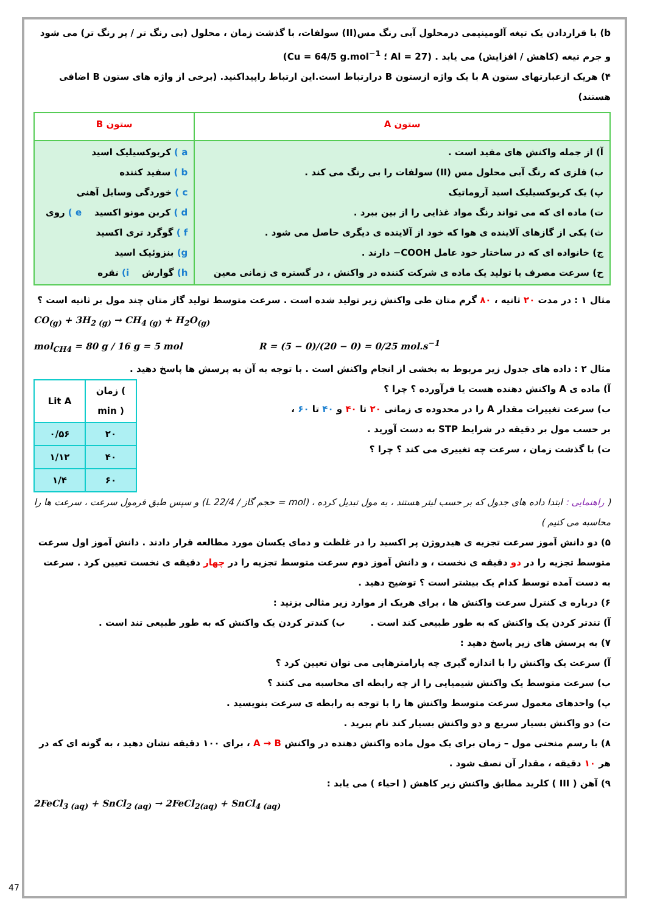b) با قراردادن یک تیغه آلومینیمی درمحلول آبی رنگ مس(II) سولفات، با گذشت زمان ، محلول (بی رنگ تر / پر رنگ تر) می شود و جرم تیغه (کاهش / افزایش) می یابد . (Al = 27 ؛ Cu = 64/5 g.mol<sup>−1</sup>)
۴) هریک ازعبارتهای ستون A با یک واژه ازستون B درارتباط است.این ارتباط راپیداکنید. (برخی از واژه های ستون B اضافی هستند)
| ستون A | ستون B |
| --- | --- |
| آ) از جمله واکنش های مفید است . ب) فلزی که رنگ آبی محلول مس (II) سولفات را بی رنگ می کند . پ) یک کربوکسیلیک اسید آروماتیک ت) ماده ای که می تواند رنگ مواد غذایی را از بین ببرد . ث) یکی از گازهای آلاینده ی هوا که خود از آلاینده ی دیگری حاصل می شود . ج) خانواده ای که در ساختار خود عامل COOH− دارند . ح) سرعت مصرف یا تولید یک ماده ی شرکت کننده در واکنش ، در گستره ی زمانی معین | a ) کربوکسیلیک اسید b ) سفید کننده c ) خوردگی وسایل آهنی d ) کربن مونو اکسید e ) روی f ) گوگرد تری اکسید g) بنزوئیک اسید h) گوارش i) نقره |
مثال ۱ : در مدت ۲۰ ثانیه ، ۸۰ گرم متان طی واکنش زیر تولید شده است . سرعت متوسط تولید گاز متان چند مول بر ثانیه است ؟
CO<sub>(g)</sub> + 3H<sub>2 (g)</sub> → CH<sub>4 (g)</sub> + H<sub>2</sub>O<sub>(g)</sub>
mol<sub>CH4</sub> = 80 g / 16 g = 5 mol R = (5 − 0)/(20 − 0) = 0/25 mol.s<sup>−1</sup>
مثال ۲ : داده های جدول زیر مربوط به بخشی از انجام واکنش است . با توجه به آن به پرسش ها پاسخ دهید .
آ) ماده ی A واکنش دهنده هست یا فرآورده ؟ چرا ؟
ب) سرعت تغییرات مقدار A را در محدوده ی زمانی ۲۰ تا ۴۰ و ۴۰ تا ۶۰ ،
بر حسب مول بر دقیقه در شرایط STP به دست آورید .
ت) با گذشت زمان ، سرعت چه تغییری می کند ؟ چرا ؟
| Lit A | زمان ( min ) |
| --- | --- |
| ۰/۵۶ | ۲۰ |
| ۱/۱۲ | ۴۰ |
| ۱/۴ | ۶۰ |
( راهنمایی : ابتدا داده های جدول که بر حسب لیتر هستند ، به مول تبدیل کرده ، (mol = حجم گاز / 22/4 L) و سپس طبق فرمول سرعت ، سرعت ها را محاسبه می کنیم )
۵) دو دانش آموز سرعت تجزیه ی هیدروژن پر اکسید را در غلظت و دمای یکسان مورد مطالعه قرار دادند . دانش آموز اول سرعت متوسط تجزیه را در دو دقیقه ی نخست ، و دانش آموز دوم سرعت متوسط تجزیه را در چهار دقیقه ی نخست تعیین کرد . سرعت به دست آمده توسط کدام یک بیشتر است ؟ توضیح دهید .
۶) درباره ی کنترل سرعت واکنش ها ، برای هریک از موارد زیر مثالی بزنید :
آ) تندتر کردن یک واکنش که به طور طبیعی کند است . ب) کندتر کردن یک واکنش که به طور طبیعی تند است .
۷) به پرسش های زیر پاسخ دهید :
آ) سرعت یک واکنش را با اندازه گیری چه پارامترهایی می توان تعیین کرد ؟
ب) سرعت متوسط یک واکنش شیمیایی را از چه رابطه ای محاسبه می کنند ؟
پ) واحدهای معمول سرعت متوسط واکنش ها را با توجه به رابطه ی سرعت بنویسید .
ت) دو واکنش بسیار سریع و دو واکنش بسیار کند نام ببرید .
۸) با رسم منحنی مول – زمان برای یک مول ماده واکنش دهنده در واکنش A → B ، برای ۱۰۰ دقیقه نشان دهید ، به گونه ای که در هر ۱۰ دقیقه ، مقدار آن نصف شود .
۹) آهن ( III ) کلرید مطابق واکنش زیر کاهش ( احیاء ) می یابد :
2FeCl<sub>3 (aq)</sub> + SnCl<sub>2 (aq)</sub> → 2FeCl<sub>2(aq)</sub> + SnCl<sub>4 (aq)</sub>
47